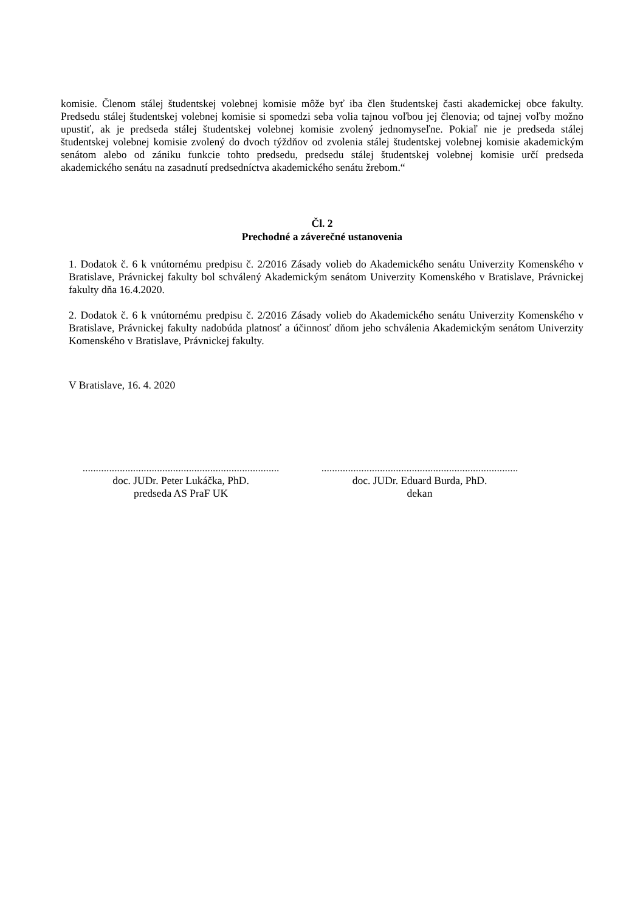komisie. Členom stálej študentskej volebnej komisie môže byť iba člen študentskej časti akademickej obce fakulty. Predsedu stálej študentskej volebnej komisie si spomedzi seba volia tajnou voľbou jej členovia; od tajnej voľby možno upustiť, ak je predseda stálej študentskej volebnej komisie zvolený jednomyseľne. Pokiaľ nie je predseda stálej študentskej volebnej komisie zvolený do dvoch týždňov od zvolenia stálej študentskej volebnej komisie akademickým senátom alebo od zániku funkcie tohto predsedu, predsedu stálej študentskej volebnej komisie určí predseda akademického senátu na zasadnutí predsedníctva akademického senátu žrebom.“
Čl. 2
Prechodné a záverečné ustanovenia
1. Dodatok č. 6 k vnútornému predpisu č. 2/2016 Zásady volieb do Akademického senátu Univerzity Komenského v Bratislave, Právnickej fakulty bol schválený Akademickým senátom Univerzity Komenského v Bratislave, Právnickej fakulty dňa 16.4.2020.
2. Dodatok č. 6 k vnútornému predpisu č. 2/2016 Zásady volieb do Akademického senátu Univerzity Komenského v Bratislave, Právnickej fakulty nadobúda platnosť a účinnosť dňom jeho schválenia Akademickým senátom Univerzity Komenského v Bratislave, Právnickej fakulty.
V Bratislave, 16. 4. 2020
..........................................................................
doc. JUDr. Peter Lukáčka, PhD.
predseda AS PraF UK
..........................................................................
doc. JUDr. Eduard Burda, PhD.
dekan